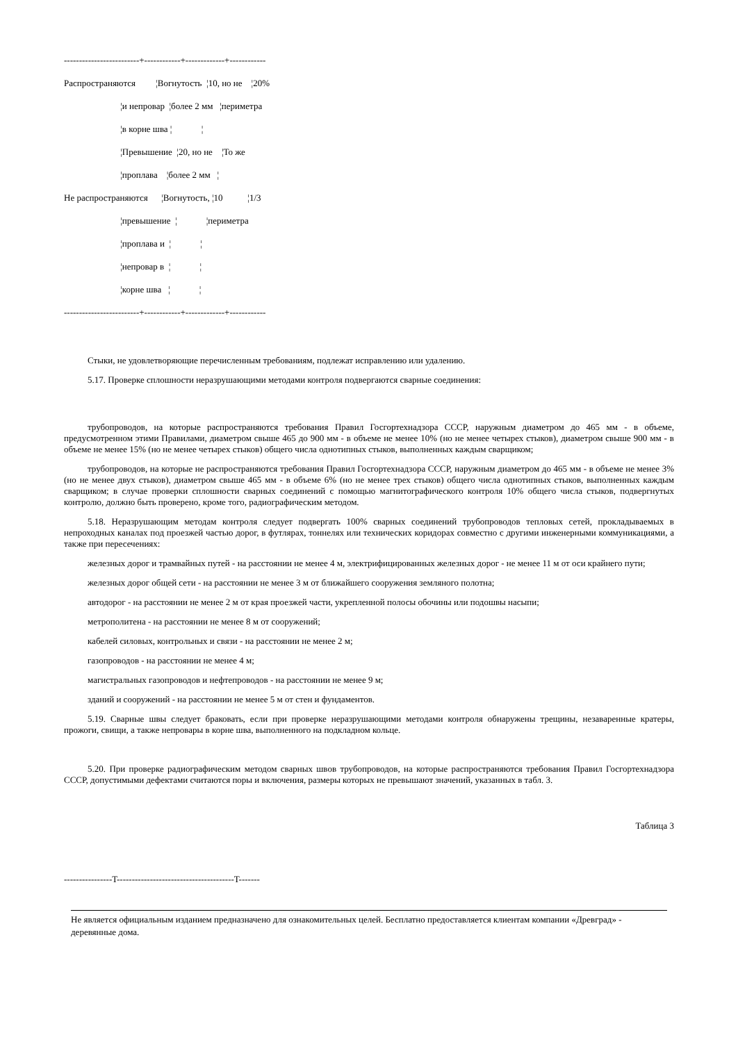-------------------------+------------+-------------+------------ Распространяются ¦Вогнутость ¦10, но не ¦20% ¦и непровар ¦более 2 мм ¦периметра ¦в корне шва ¦ ¦ ¦Превышение ¦20, но не ¦То же ¦проплава ¦более 2 мм ¦ Не распространяются ¦Вогнутость, ¦10 ¦1/3 ¦превышение ¦ ¦периметра ¦проплава и ¦ ¦ ¦непровар в ¦ ¦ ¦корне шва ¦ ¦ -------------------------+------------+-------------+------------
Стыки, не удовлетворяющие перечисленным требованиям, подлежат исправлению или удалению.
5.17. Проверке сплошности неразрушающими методами контроля подвергаются сварные соединения:
трубопроводов, на которые распространяются требования Правил Госгортехнадзора СССР, наружным диаметром до 465 мм - в объеме, предусмотренном этими Правилами, диаметром свыше 465 до 900 мм - в объеме не менее 10% (но не менее четырех стыков), диаметром свыше 900 мм - в объеме не менее 15% (но не менее четырех стыков) общего числа однотипных стыков, выполненных каждым сварщиком;
трубопроводов, на которые не распространяются требования Правил Госгортехнадзора СССР, наружным диаметром до 465 мм - в объеме не менее 3% (но не менее двух стыков), диаметром свыше 465 мм - в объеме 6% (но не менее трех стыков) общего числа однотипных стыков, выполненных каждым сварщиком; в случае проверки сплошности сварных соединений с помощью магнитографического контроля 10% общего числа стыков, подвергнутых контролю, должно быть проверено, кроме того, радиографическим методом.
5.18. Неразрушающим методам контроля следует подвергать 100% сварных соединений трубопроводов тепловых сетей, прокладываемых в непроходных каналах под проезжей частью дорог, в футлярах, тоннелях или технических коридорах совместно с другими инженерными коммуникациями, а также при пересечениях:
железных дорог и трамвайных путей - на расстоянии не менее 4 м, электрифицированных железных дорог - не менее 11 м от оси крайнего пути;
железных дорог общей сети - на расстоянии не менее 3 м от ближайшего сооружения земляного полотна;
автодорог - на расстоянии не менее 2 м от края проезжей части, укрепленной полосы обочины или подошвы насыпи;
метрополитена - на расстоянии не менее 8 м от сооружений;
кабелей силовых, контрольных и связи - на расстоянии не менее 2 м;
газопроводов - на расстоянии не менее 4 м;
магистральных газопроводов и нефтепроводов - на расстоянии не менее 9 м;
зданий и сооружений - на расстоянии не менее 5 м от стен и фундаментов.
5.19. Сварные швы следует браковать, если при проверке неразрушающими методами контроля обнаружены трещины, незаваренные кратеры, прожоги, свищи, а также непровары в корне шва, выполненного на подкладном кольце.
5.20. При проверке радиографическим методом сварных швов трубопроводов, на которые распространяются требования Правил Госгортехнадзора СССР, допустимыми дефектами считаются поры и включения, размеры которых не превышают значений, указанных в табл. 3.
Таблица 3
----------------T---------------------------------------T-------
Не является официальным изданием предназначено для ознакомительных целей. Бесплатно предоставляется клиентам компании «Древград» - деревянные дома.